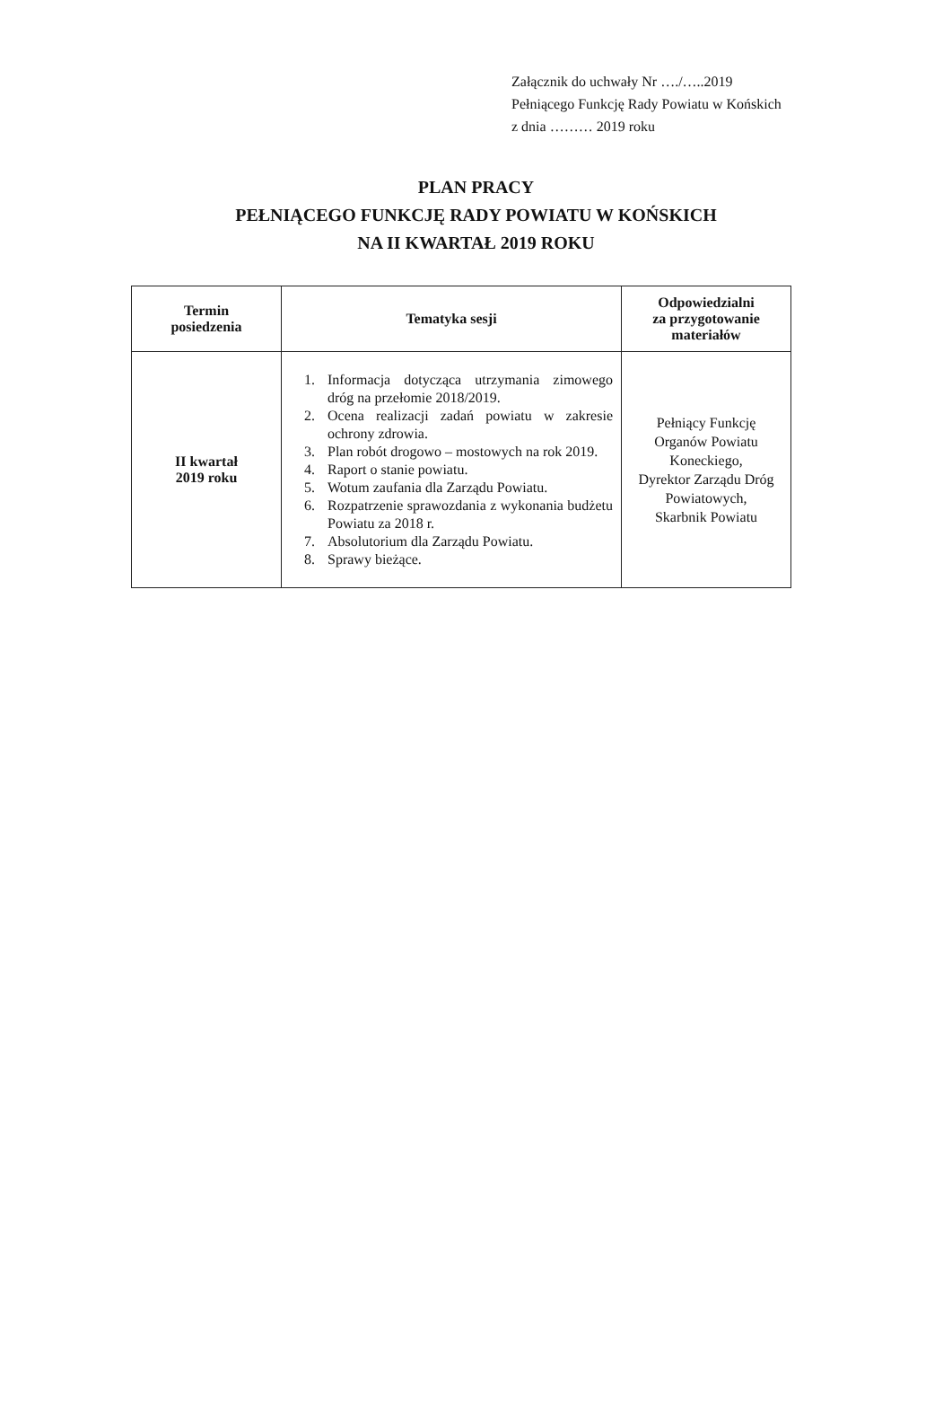Załącznik do uchwały Nr …./…..2019
Pełniącego Funkcję Rady Powiatu w Końskich
z dnia ……… 2019 roku
PLAN PRACY
PEŁNIĄCEGO FUNKCJĘ RADY POWIATU W KOŃSKICH
NA II KWARTAŁ 2019 ROKU
| Termin posiedzenia | Tematyka sesji | Odpowiedzialni za przygotowanie materiałów |
| --- | --- | --- |
| II kwartał 2019 roku | 1. Informacja dotycząca utrzymania zimowego dróg na przełomie 2018/2019. 2. Ocena realizacji zadań powiatu w zakresie ochrony zdrowia. 3. Plan robót drogowo – mostowych na rok 2019. 4. Raport o stanie powiatu. 5. Wotum zaufania dla Zarządu Powiatu. 6. Rozpatrzenie sprawozdania z wykonania budżetu Powiatu za 2018 r. 7. Absolutorium dla Zarządu Powiatu. 8. Sprawy bieżące. | Pełniący Funkcję Organów Powiatu Koneckiego, Dyrektor Zarządu Dróg Powiatowych, Skarbnik Powiatu |